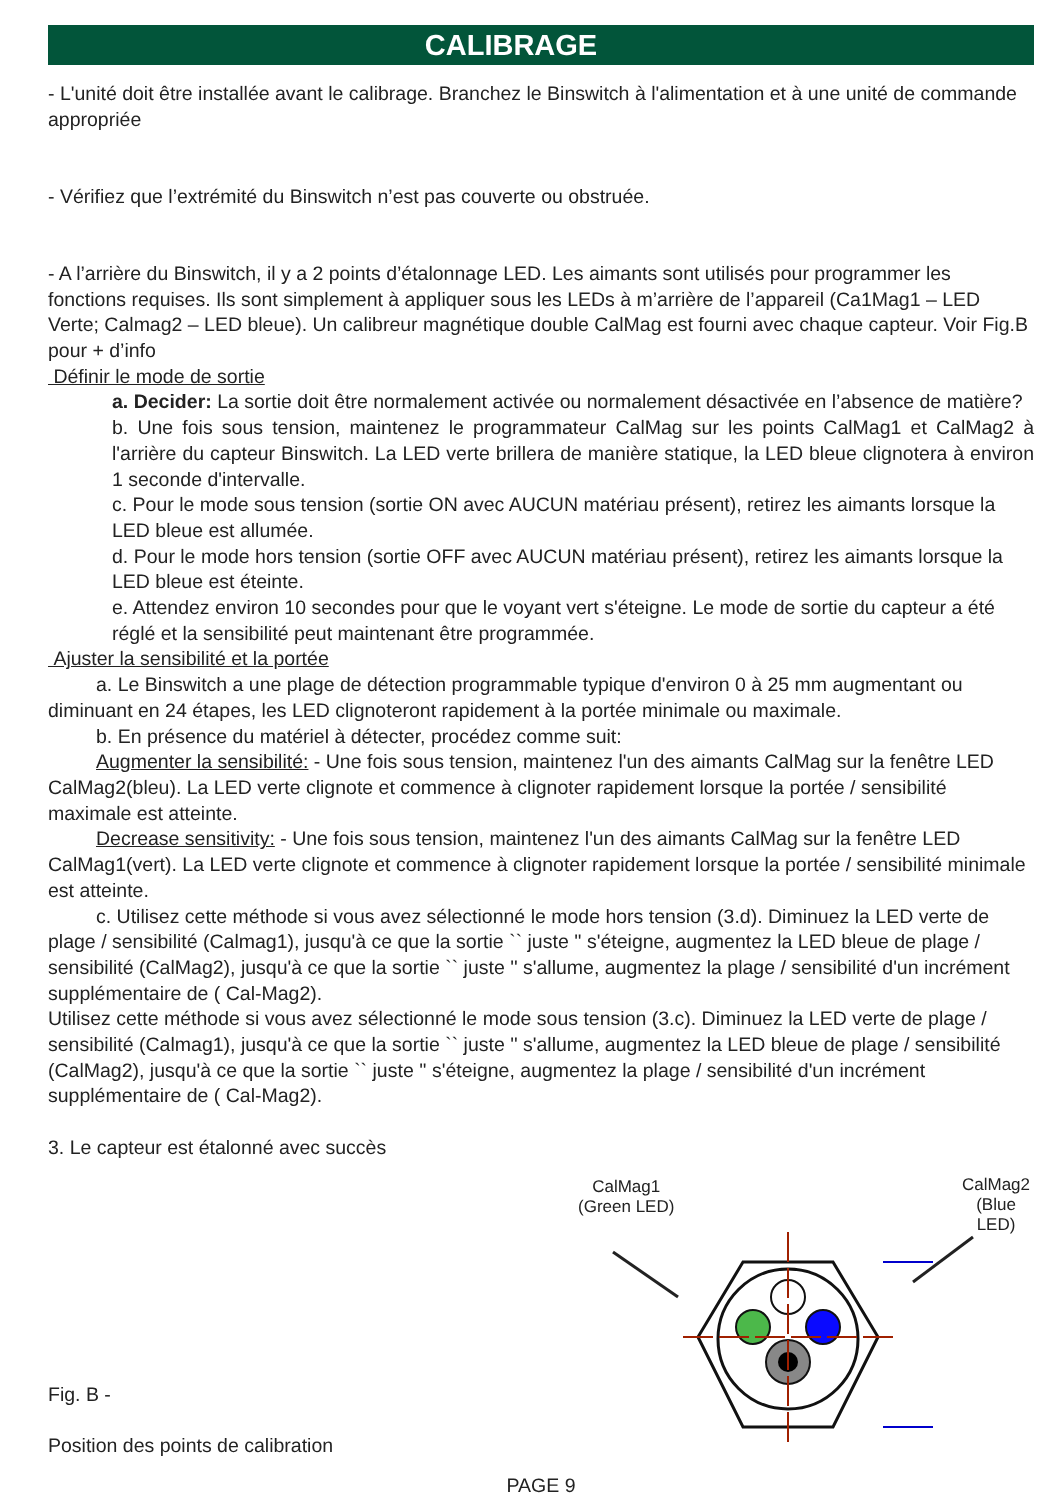CALIBRAGE
- L'unité doit être installée avant le calibrage. Branchez le Binswitch à l'alimentation et à une unité de commande appropriée
- Vérifiez que l’extrémité du Binswitch n’est pas couverte ou obstruée.
- A l’arrière du Binswitch, il y a 2 points d’étalonnage LED. Les aimants sont utilisés pour programmer les fonctions requises. Ils sont simplement à appliquer sous les LEDs à m’arrière de l’appareil (Ca1Mag1 – LED Verte; Calmag2 – LED bleue). Un calibreur magnétique double CalMag est fourni avec chaque capteur. Voir Fig.B pour + d’info
Définir le mode de sortie
a. Decider: La sortie doit être normalement activée ou normalement désactivée en l’absence de matière?
b. Une fois sous tension, maintenez le programmateur CalMag sur les points CalMag1 et CalMag2 à l'arrière du capteur Binswitch. La LED verte brillera de manière statique, la LED bleue clignotera à environ 1 seconde d'intervalle.
c. Pour le mode sous tension (sortie ON avec AUCUN matériau présent), retirez les aimants lorsque la LED bleue est allumée.
d. Pour le mode hors tension (sortie OFF avec AUCUN matériau présent), retirez les aimants lorsque la LED bleue est éteinte.
e. Attendez environ 10 secondes pour que le voyant vert s'éteigne. Le mode de sortie du capteur a été réglé et la sensibilité peut maintenant être programmée.
Ajuster la sensibilité et la portée
a. Le Binswitch a une plage de détection programmable typique d'environ 0 à 25 mm augmentant ou diminuant en 24 étapes, les LED clignoteront rapidement à la portée minimale ou maximale.
b. En présence du matériel à détecter, procédez comme suit:
Augmenter la sensibilité: - Une fois sous tension, maintenez l'un des aimants CalMag sur la fenêtre LED CalMag2(bleu). La LED verte clignote et commence à clignoter rapidement lorsque la portée / sensibilité maximale est atteinte.
Decrease sensitivity: - Une fois sous tension, maintenez l'un des aimants CalMag sur la fenêtre LED CalMag1(vert). La LED verte clignote et commence à clignoter rapidement lorsque la portée / sensibilité minimale est atteinte.
c. Utilisez cette méthode si vous avez sélectionné le mode hors tension (3.d). Diminuez la LED verte de plage / sensibilité (Calmag1), jusqu'à ce que la sortie `` juste '' s'éteigne, augmentez la LED bleue de plage / sensibilité (CalMag2), jusqu'à ce que la sortie `` juste '' s'allume, augmentez la plage / sensibilité d'un incrément supplémentaire de ( Cal-Mag2).
Utilisez cette méthode si vous avez sélectionné le mode sous tension (3.c). Diminuez la LED verte de plage / sensibilité (Calmag1), jusqu'à ce que la sortie `` juste '' s'allume, augmentez la LED bleue de plage / sensibilité (CalMag2), jusqu'à ce que la sortie `` juste '' s'éteigne, augmentez la plage / sensibilité d'un incrément supplémentaire de ( Cal-Mag2).
3. Le capteur est étalonné avec succès
Fig. B -
Position des points de calibration
CalMag1
(Green LED)
CalMag2
(Blue LED)
PAGE 9